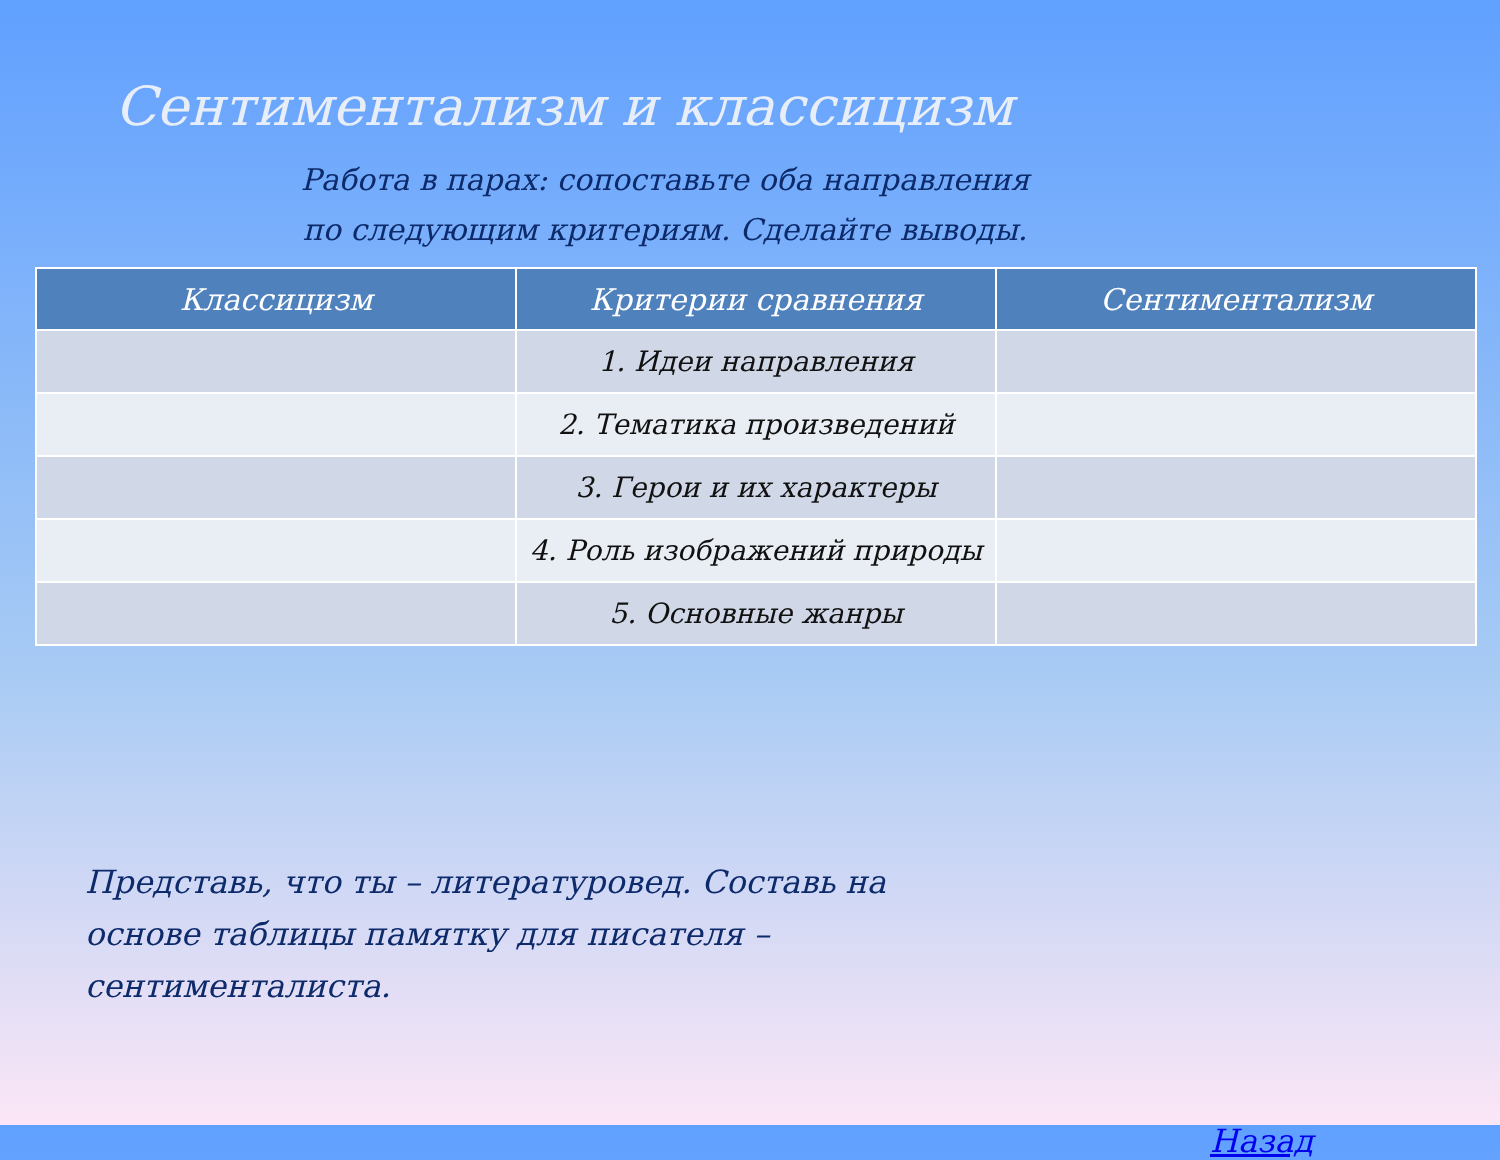Сентиментализм и классицизм
Работа в парах: сопоставьте оба направления
по следующим критериям. Сделайте выводы.
| Классицизм | Критерии сравнения | Сентиментализм |
| --- | --- | --- |
| | 1. Идеи направления | |
| | 2. Тематика произведений | |
| | 3. Герои и их характеры | |
| | 4. Роль изображений природы | |
| | 5. Основные жанры | |
Представь, что ты – литературовед. Составь на основе таблицы памятку для писателя – сентименталиста.
Назад